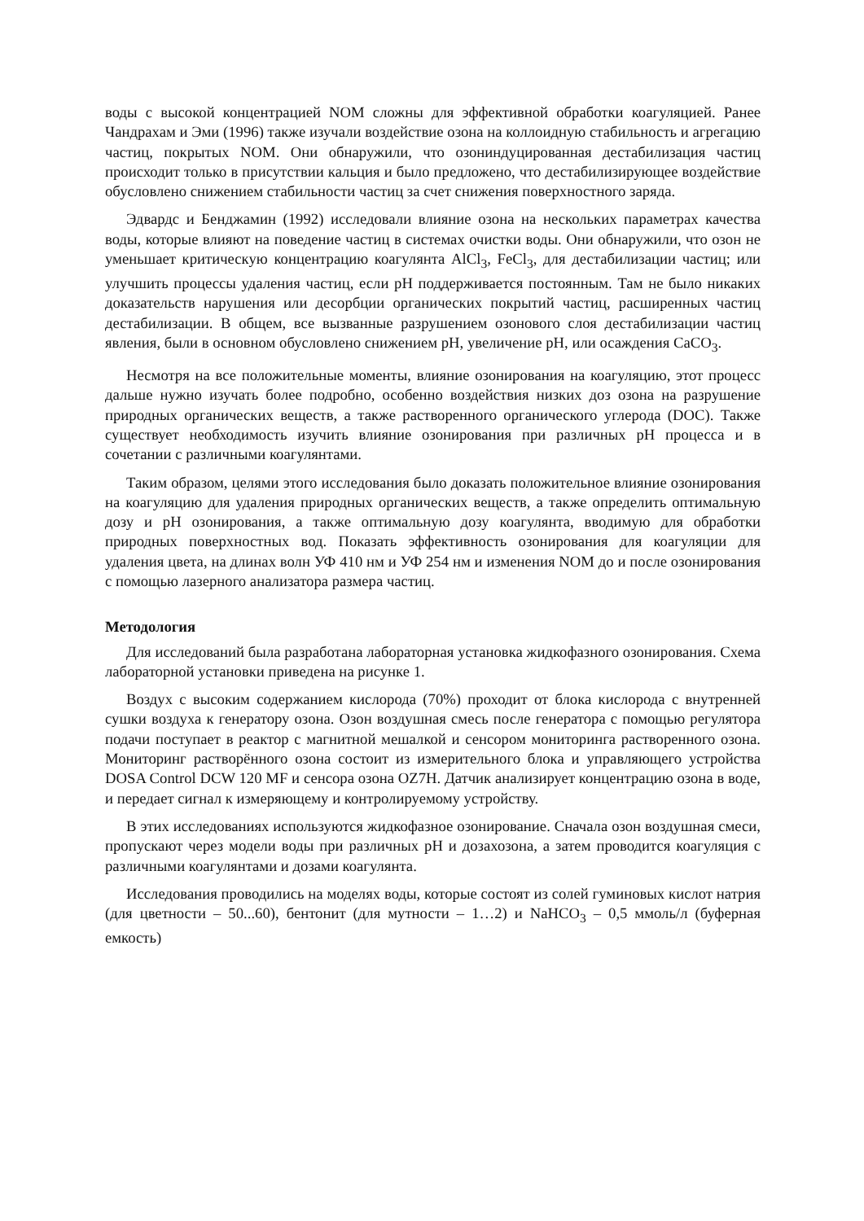воды с высокой концентрацией NOM сложны для эффективной обработки коагуляцией. Ранее Чандрахам и Эми (1996) также изучали воздействие озона на коллоидную стабильность и агрегацию частиц, покрытых NOM. Они обнаружили, что озониндуцированная дестабилизация частиц происходит только в присутствии кальция и было предложено, что дестабилизирующее воздействие обусловлено снижением стабильности частиц за счет снижения поверхностного заряда.
Эдвардс и Бенджамин (1992) исследовали влияние озона на нескольких параметрах качества воды, которые влияют на поведение частиц в системах очистки воды. Они обнаружили, что озон не уменьшает критическую концентрацию коагулянта AlCl<sub>3</sub>, FeCl<sub>3</sub>, для дестабилизации частиц; или улучшить процессы удаления частиц, если pH поддерживается постоянным. Там не было никаких доказательств нарушения или десорбции органических покрытий частиц, расширенных частиц дестабилизации. В общем, все вызванные разрушением озонового слоя дестабилизации частиц явления, были в основном обусловлено снижением pH, увеличение pH, или осаждения CaCO<sub>3</sub>.
Несмотря на все положительные моменты, влияние озонирования на коагуляцию, этот процесс дальше нужно изучать более подробно, особенно воздействия низких доз озона на разрушение природных органических веществ, а также растворенного органического углерода (DOC). Также существует необходимость изучить влияние озонирования при различных pH процесса и в сочетании с различными коагулянтами.
Таким образом, целями этого исследования было доказать положительное влияние озонирования на коагуляцию для удаления природных органических веществ, а также определить оптимальную дозу и pH озонирования, а также оптимальную дозу коагулянта, вводимую для обработки природных поверхностных вод. Показать эффективность озонирования для коагуляции для удаления цвета, на длинах волн УФ 410 нм и УФ 254 нм и изменения NOM до и после озонирования с помощью лазерного анализатора размера частиц.
Методология
Для исследований была разработана лабораторная установка жидкофазного озонирования. Схема лабораторной установки приведена на рисунке 1.
Воздух с высоким содержанием кислорода (70%) проходит от блока кислорода с внутренней сушки воздуха к генератору озона. Озон воздушная смесь после генератора с помощью регулятора подачи поступает в реактор с магнитной мешалкой и сенсором мониторинга растворенного озона. Мониторинг растворённого озона состоит из измерительного блока и управляющего устройства DOSA Control DCW 120 MF и сенсора озона OZ7H. Датчик анализирует концентрацию озона в воде, и передает сигнал к измеряющему и контролируемому устройству.
В этих исследованиях используются жидкофазное озонирование. Сначала озон воздушная смеси, пропускают через модели воды при различных pH и дозахозона, а затем проводится коагуляция с различными коагулянтами и дозами коагулянта.
Исследования проводились на моделях воды, которые состоят из солей гуминовых кислот натрия (для цветности – 50...60), бентонит (для мутности – 1…2) и NaHCO<sub>3</sub> – 0,5 ммоль/л (буферная емкость)